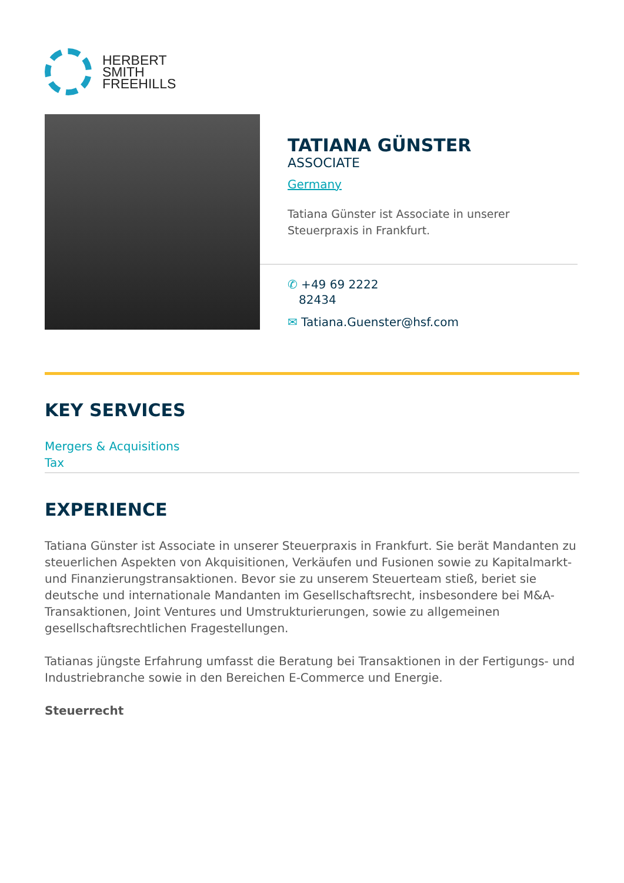HERBERT
SMITH
FREEHILLS
TATIANA GÜNSTER
ASSOCIATE
Germany
Tatiana Günster ist Associate in unserer Steuerpraxis in Frankfurt.
✆ +49 69 2222
82434
✉ Tatiana.Guenster@hsf.com
KEY SERVICES
Mergers & Acquisitions
Tax
EXPERIENCE
Tatiana Günster ist Associate in unserer Steuerpraxis in Frankfurt. Sie berät Mandanten zu steuerlichen Aspekten von Akquisitionen, Verkäufen und Fusionen sowie zu Kapitalmarkt- und Finanzierungstransaktionen. Bevor sie zu unserem Steuerteam stieß, beriet sie deutsche und internationale Mandanten im Gesellschaftsrecht, insbesondere bei M&A-Transaktionen, Joint Ventures und Umstrukturierungen, sowie zu allgemeinen gesellschaftsrechtlichen Fragestellungen.
Tatianas jüngste Erfahrung umfasst die Beratung bei Transaktionen in der Fertigungs- und Industriebranche sowie in den Bereichen E-Commerce und Energie.
Steuerrecht